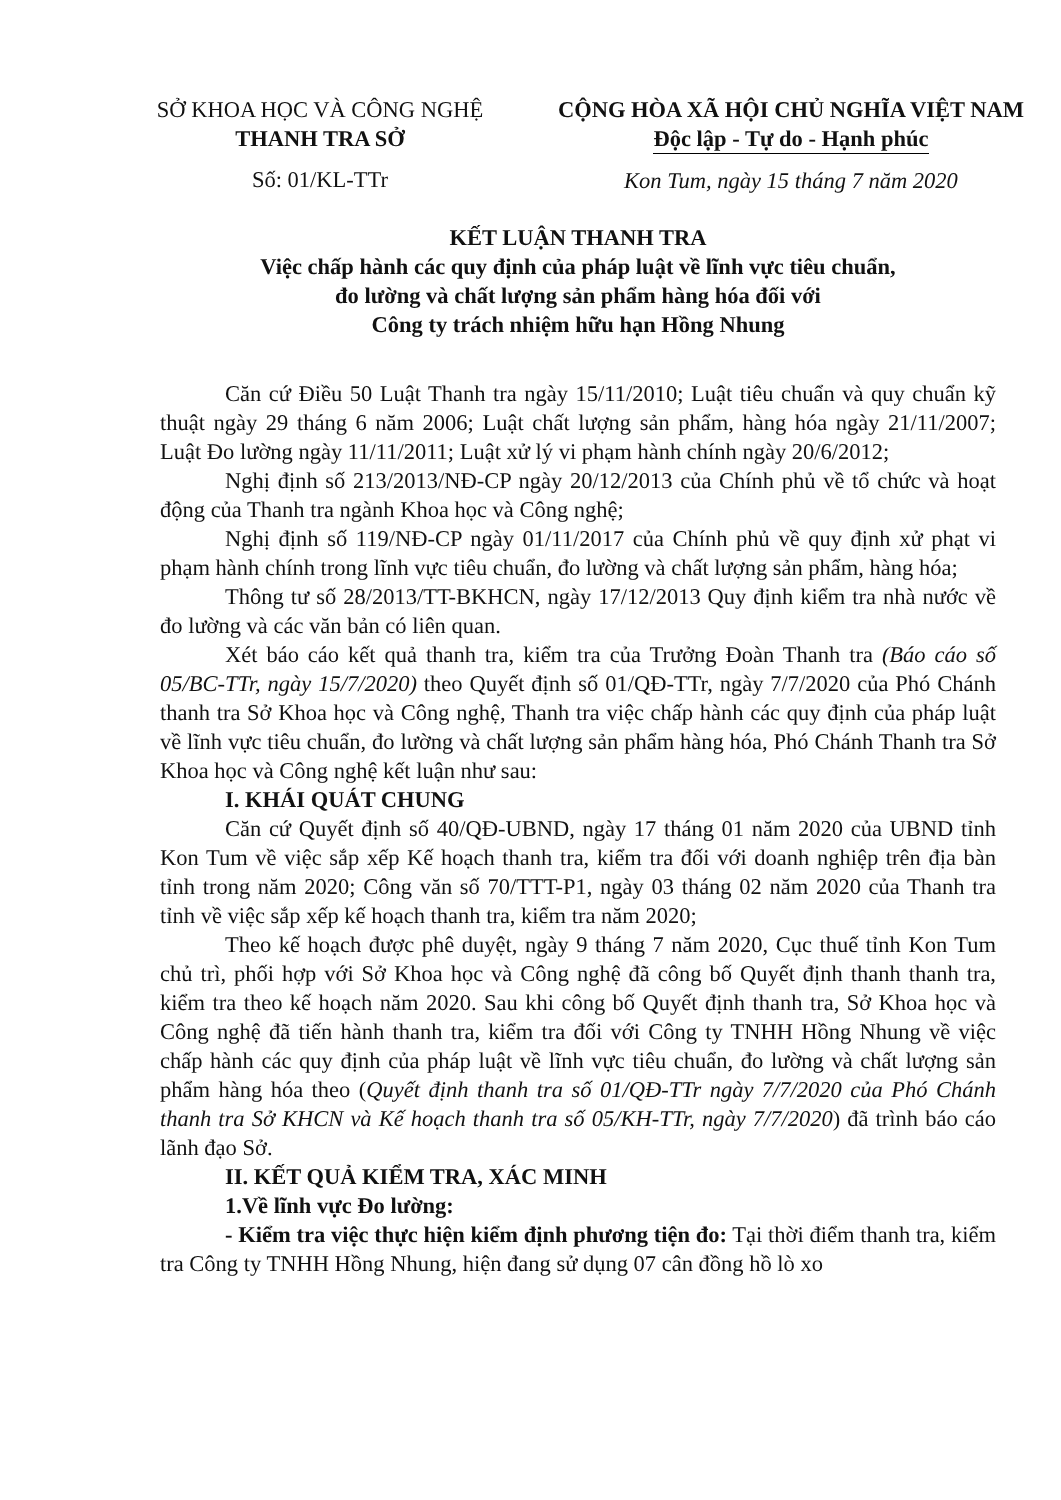SỞ KHOA HỌC VÀ CÔNG NGHỆ
THANH TRA SỞ
Số: 01/KL-TTr
CỘNG HÒA XÃ HỘI CHỦ NGHĨA VIỆT NAM
Độc lập - Tự do - Hạnh phúc
Kon Tum, ngày 15 tháng 7 năm 2020
KẾT LUẬN THANH TRA
Việc chấp hành các quy định của pháp luật về lĩnh vực tiêu chuẩn,
đo lường và chất lượng sản phẩm hàng hóa đối với
Công ty trách nhiệm hữu hạn Hồng Nhung
Căn cứ Điều 50 Luật Thanh tra ngày 15/11/2010; Luật tiêu chuẩn và quy chuẩn kỹ thuật ngày 29 tháng 6 năm 2006; Luật chất lượng sản phẩm, hàng hóa ngày 21/11/2007; Luật Đo lường ngày 11/11/2011; Luật xử lý vi phạm hành chính ngày 20/6/2012;
Nghị định số 213/2013/NĐ-CP ngày 20/12/2013 của Chính phủ về tổ chức và hoạt động của Thanh tra ngành Khoa học và Công nghệ;
Nghị định số 119/NĐ-CP ngày 01/11/2017 của Chính phủ về quy định xử phạt vi phạm hành chính trong lĩnh vực tiêu chuẩn, đo lường và chất lượng sản phẩm, hàng hóa;
Thông tư số 28/2013/TT-BKHCN, ngày 17/12/2013 Quy định kiểm tra nhà nước về đo lường và các văn bản có liên quan.
Xét báo cáo kết quả thanh tra, kiểm tra của Trưởng Đoàn Thanh tra (Báo cáo số 05/BC-TTr, ngày 15/7/2020) theo Quyết định số 01/QĐ-TTr, ngày 7/7/2020 của Phó Chánh thanh tra Sở Khoa học và Công nghệ, Thanh tra việc chấp hành các quy định của pháp luật về lĩnh vực tiêu chuẩn, đo lường và chất lượng sản phẩm hàng hóa, Phó Chánh Thanh tra Sở Khoa học và Công nghệ kết luận như sau:
I. KHÁI QUÁT CHUNG
Căn cứ Quyết định số 40/QĐ-UBND, ngày 17 tháng 01 năm 2020 của UBND tỉnh Kon Tum về việc sắp xếp Kế hoạch thanh tra, kiểm tra đối với doanh nghiệp trên địa bàn tỉnh trong năm 2020; Công văn số 70/TTT-P1, ngày 03 tháng 02 năm 2020 của Thanh tra tỉnh về việc sắp xếp kế hoạch thanh tra, kiểm tra năm 2020;
Theo kế hoạch được phê duyệt, ngày 9 tháng 7 năm 2020, Cục thuế tỉnh Kon Tum chủ trì, phối hợp với Sở Khoa học và Công nghệ đã công bố Quyết định thanh thanh tra, kiểm tra theo kế hoạch năm 2020. Sau khi công bố Quyết định thanh tra, Sở Khoa học và Công nghệ đã tiến hành thanh tra, kiểm tra đối với Công ty TNHH Hồng Nhung về việc chấp hành các quy định của pháp luật về lĩnh vực tiêu chuẩn, đo lường và chất lượng sản phẩm hàng hóa theo (Quyết định thanh tra số 01/QĐ-TTr ngày 7/7/2020 của Phó Chánh thanh tra Sở KHCN và Kế hoạch thanh tra số 05/KH-TTr, ngày 7/7/2020) đã trình báo cáo lãnh đạo Sở.
II. KẾT QUẢ KIỂM TRA, XÁC MINH
1.Về lĩnh vực Đo lường:
- Kiểm tra việc thực hiện kiểm định phương tiện đo: Tại thời điểm thanh tra, kiểm tra Công ty TNHH Hồng Nhung, hiện đang sử dụng 07 cân đồng hồ lò xo